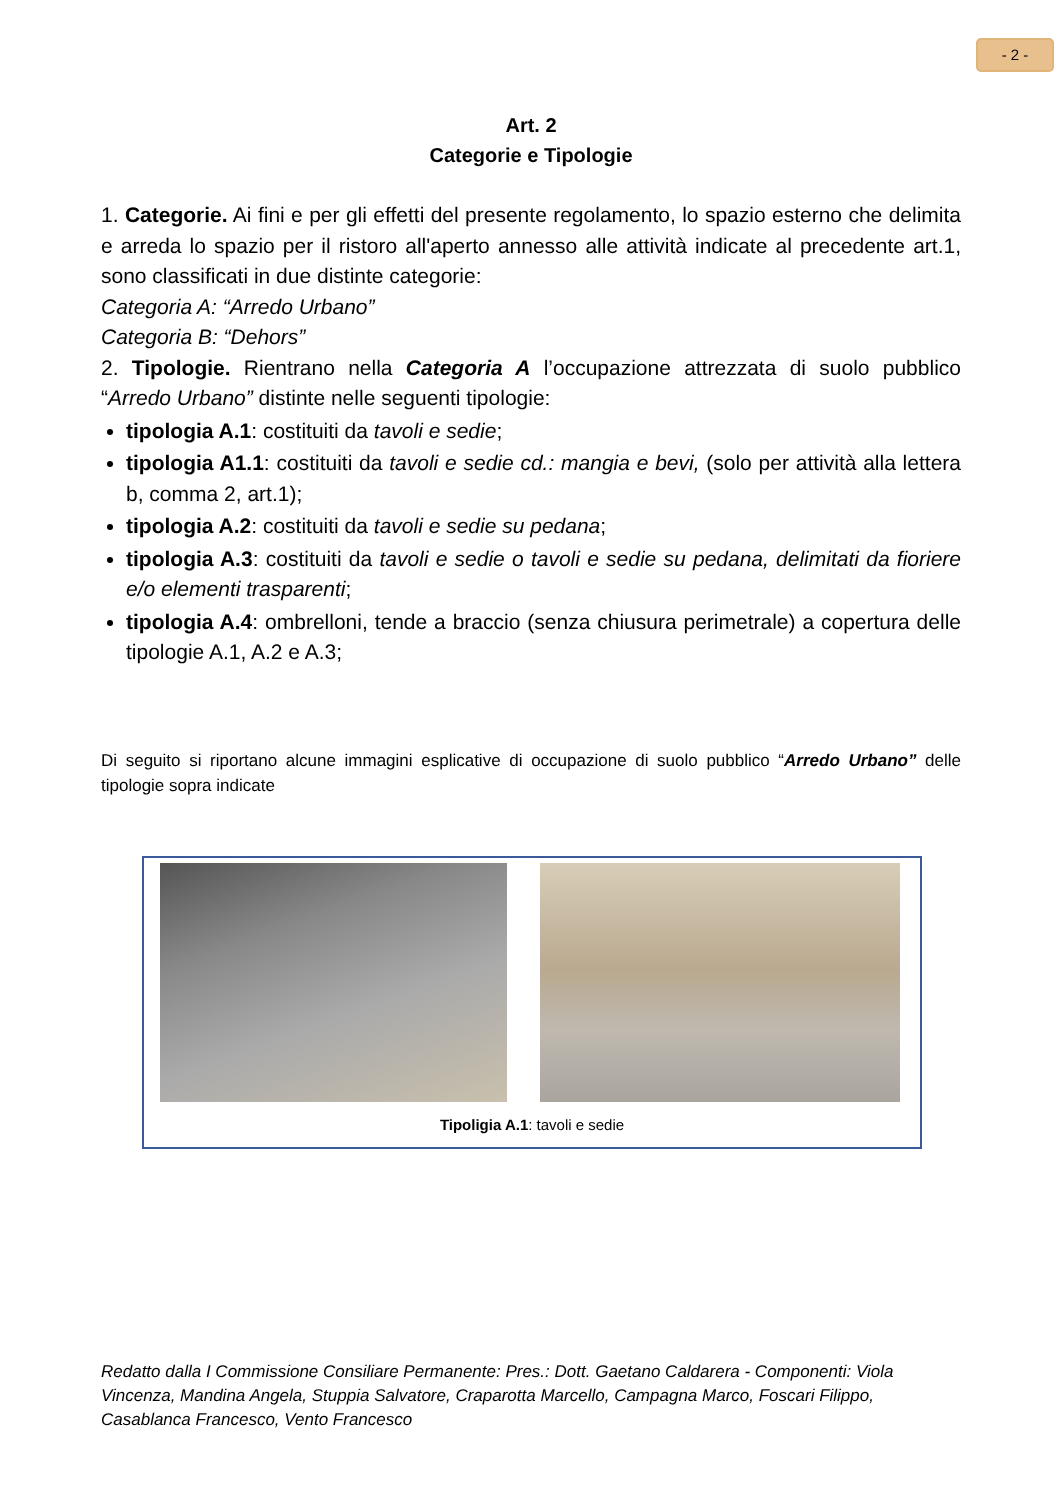- 2 -
Art. 2
Categorie e Tipologie
1. Categorie. Ai fini e per gli effetti del presente regolamento, lo spazio esterno che delimita e arreda lo spazio per il ristoro all'aperto annesso alle attività indicate al precedente art.1, sono classificati in due distinte categorie:
Categoria A: “Arredo Urbano”
Categoria B: “Dehors”
2. Tipologie. Rientrano nella Categoria A l’occupazione attrezzata di suolo pubblico “Arredo Urbano” distinte nelle seguenti tipologie:
tipologia A.1: costituiti da tavoli e sedie;
tipologia A1.1: costituiti da tavoli e sedie cd.: mangia e bevi, (solo per attività alla lettera b, comma 2, art.1);
tipologia A.2: costituiti da tavoli e sedie su pedana;
tipologia A.3: costituiti da tavoli e sedie o tavoli e sedie su pedana, delimitati da fioriere e/o elementi trasparenti;
tipologia A.4: ombrelloni, tende a braccio (senza chiusura perimetrale) a copertura delle tipologie A.1, A.2 e A.3;
Di seguito si riportano alcune immagini esplicative di occupazione di suolo pubblico “Arredo Urbano” delle tipologie sopra indicate
Tipoligia A.1: tavoli e sedie
Redatto dalla I Commissione Consiliare Permanente: Pres.: Dott. Gaetano Caldarera - Componenti: Viola Vincenza, Mandina Angela, Stuppia Salvatore, Craparotta Marcello, Campagna Marco, Foscari Filippo, Casablanca Francesco, Vento Francesco